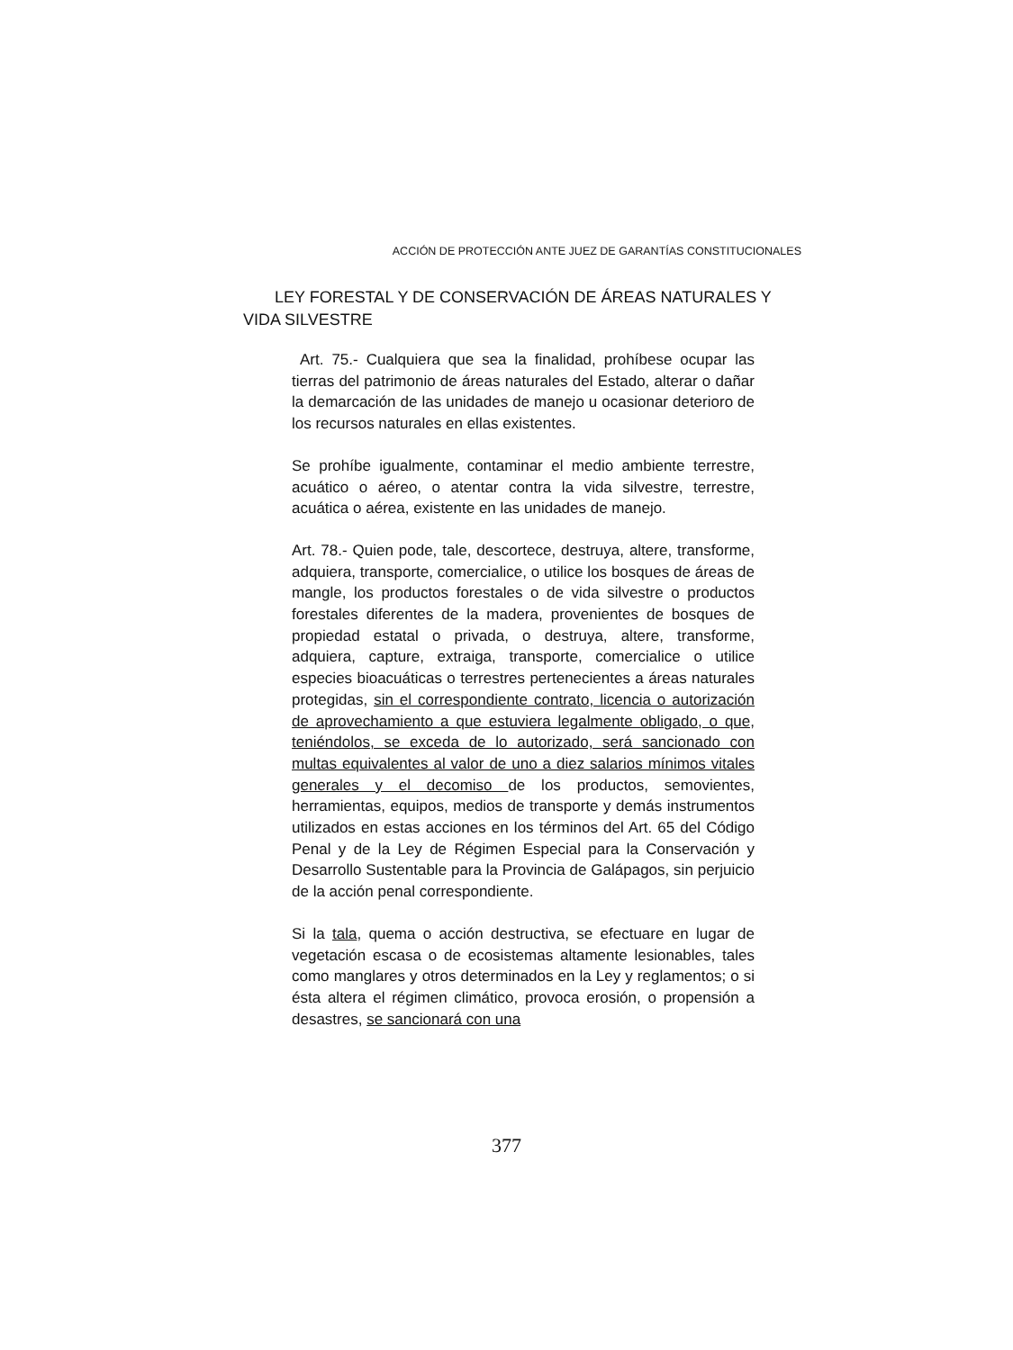ACCIÓN DE PROTECCIÓN ANTE JUEZ DE GARANTÍAS CONSTITUCIONALES
LEY FORESTAL Y DE CONSERVACIÓN DE ÁREAS NATURALES Y VIDA SILVESTRE
Art. 75.- Cualquiera que sea la finalidad, prohíbese ocupar las tierras del patrimonio de áreas naturales del Estado, alterar o dañar la demarcación de las unidades de manejo u ocasionar deterioro de los recursos naturales en ellas existentes.
Se prohíbe igualmente, contaminar el medio ambiente terrestre, acuático o aéreo, o atentar contra la vida silvestre, terrestre, acuática o aérea, existente en las unidades de manejo.
Art. 78.- Quien pode, tale, descortece, destruya, altere, transforme, adquiera, transporte, comercialice, o utilice los bosques de áreas de mangle, los productos forestales o de vida silvestre o productos forestales diferentes de la madera, provenientes de bosques de propiedad estatal o privada, o destruya, altere, transforme, adquiera, capture, extraiga, transporte, comercialice o utilice especies bioacuáticas o terrestres pertenecientes a áreas naturales protegidas, sin el correspondiente contrato, licencia o autorización de aprovechamiento a que estuviera legalmente obligado, o que, teniéndolos, se exceda de lo autorizado, será sancionado con multas equivalentes al valor de uno a diez salarios mínimos vitales generales y el decomiso de los productos, semovientes, herramientas, equipos, medios de transporte y demás instrumentos utilizados en estas acciones en los términos del Art. 65 del Código Penal y de la Ley de Régimen Especial para la Conservación y Desarrollo Sustentable para la Provincia de Galápagos, sin perjuicio de la acción penal correspondiente.
Si la tala, quema o acción destructiva, se efectuare en lugar de vegetación escasa o de ecosistemas altamente lesionables, tales como manglares y otros determinados en la Ley y reglamentos; o si ésta altera el régimen climático, provoca erosión, o propensión a desastres, se sancionará con una
377